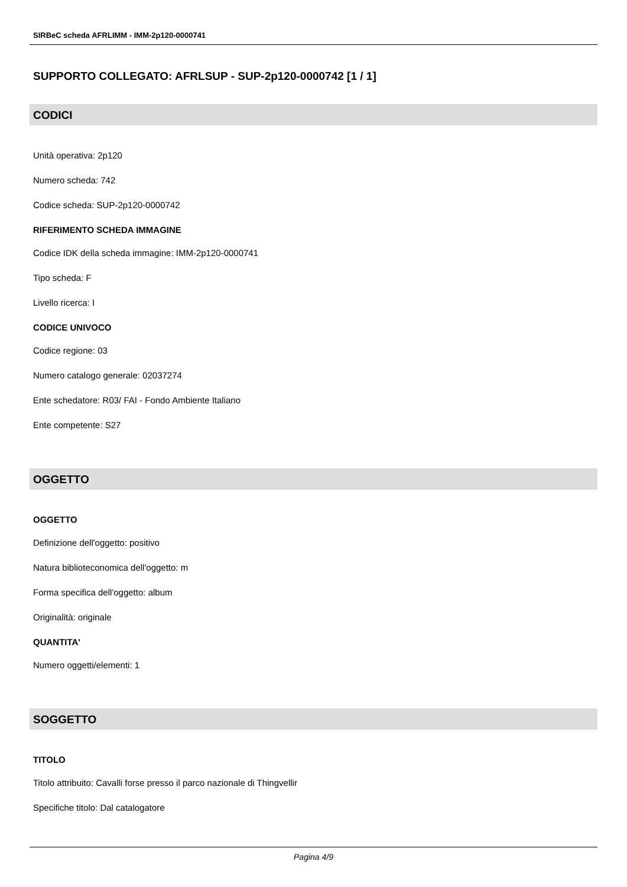SIRBeC scheda AFRLIMM - IMM-2p120-0000741
SUPPORTO COLLEGATO: AFRLSUP - SUP-2p120-0000742 [1 / 1]
CODICI
Unità operativa: 2p120
Numero scheda: 742
Codice scheda: SUP-2p120-0000742
RIFERIMENTO SCHEDA IMMAGINE
Codice IDK della scheda immagine: IMM-2p120-0000741
Tipo scheda: F
Livello ricerca: I
CODICE UNIVOCO
Codice regione: 03
Numero catalogo generale: 02037274
Ente schedatore: R03/ FAI - Fondo Ambiente Italiano
Ente competente: S27
OGGETTO
OGGETTO
Definizione dell'oggetto: positivo
Natura biblioteconomica dell'oggetto: m
Forma specifica dell'oggetto: album
Originalità: originale
QUANTITA'
Numero oggetti/elementi: 1
SOGGETTO
TITOLO
Titolo attribuito: Cavalli forse presso il parco nazionale di Thingvellir
Specifiche titolo: Dal catalogatore
Pagina 4/9